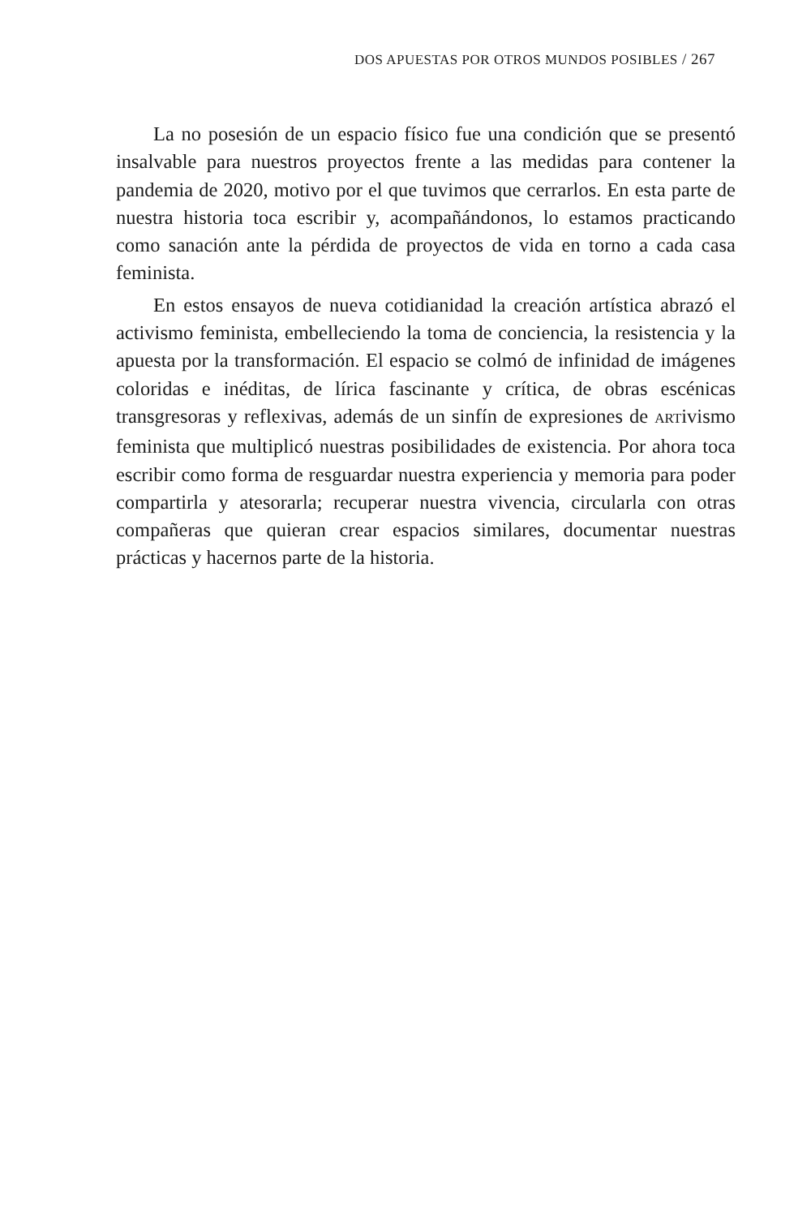DOS APUESTAS POR OTROS MUNDOS POSIBLES / 267
La no posesión de un espacio físico fue una condición que se presentó insalvable para nuestros proyectos frente a las medidas para contener la pandemia de 2020, motivo por el que tuvimos que cerrarlos. En esta parte de nuestra historia toca escribir y, acompañándonos, lo estamos practicando como sanación ante la pérdida de proyectos de vida en torno a cada casa feminista.
En estos ensayos de nueva cotidianidad la creación artística abrazó el activismo feminista, embelleciendo la toma de conciencia, la resistencia y la apuesta por la transformación. El espacio se colmó de infinidad de imágenes coloridas e inéditas, de lírica fascinante y crítica, de obras escénicas transgresoras y reflexivas, además de un sinfín de expresiones de ARTivismo feminista que multiplicó nuestras posibilidades de existencia. Por ahora toca escribir como forma de resguardar nuestra experiencia y memoria para poder compartirla y atesorarla; recuperar nuestra vivencia, circularla con otras compañeras que quieran crear espacios similares, documentar nuestras prácticas y hacernos parte de la historia.